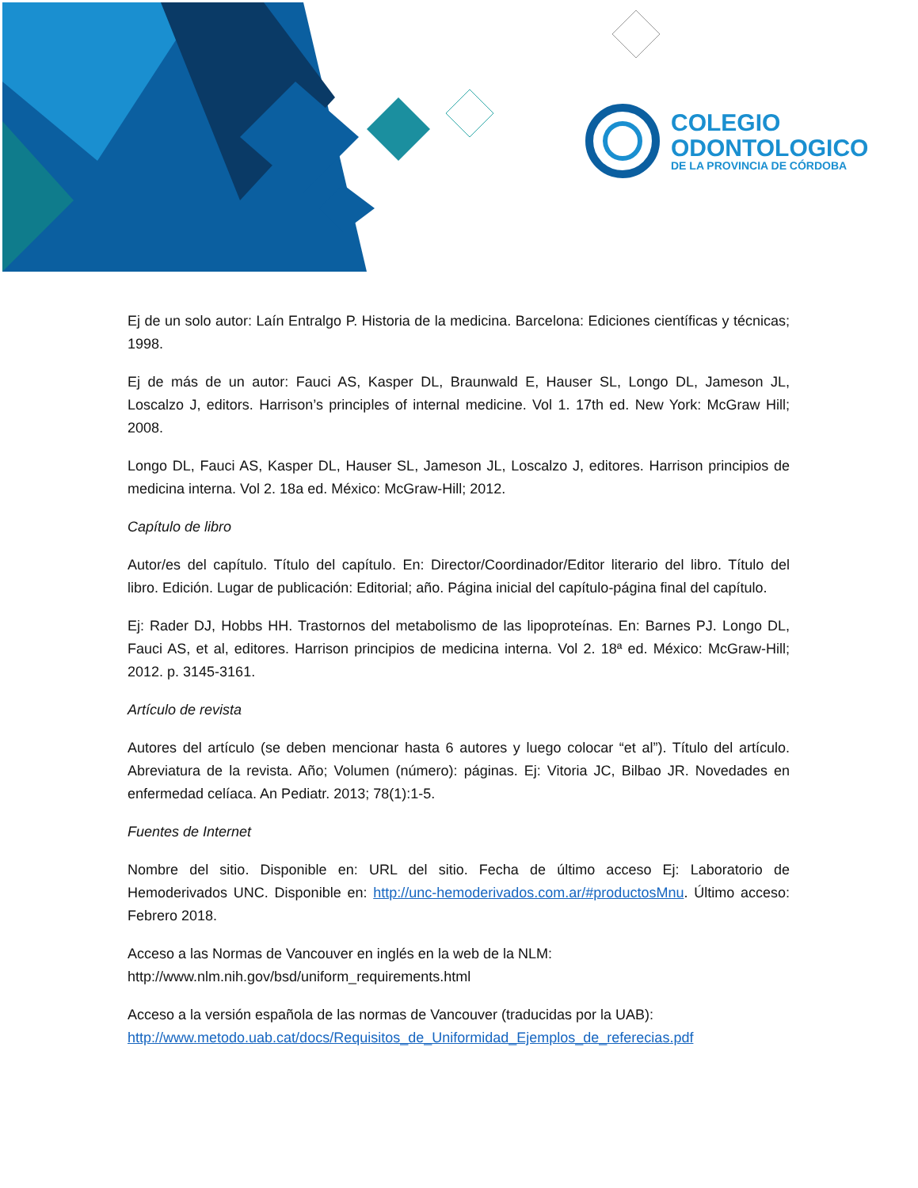COLEGIO
ODONTOLOGICO
DE LA PROVINCIA DE CÓRDOBA
Ej de un solo autor: Laín Entralgo P. Historia de la medicina. Barcelona: Ediciones científicas y técnicas; 1998.
Ej de más de un autor: Fauci AS, Kasper DL, Braunwald E, Hauser SL, Longo DL, Jameson JL, Loscalzo J, editors. Harrison’s principles of internal medicine. Vol 1. 17th ed. New York: McGraw Hill; 2008.
Longo DL, Fauci AS, Kasper DL, Hauser SL, Jameson JL, Loscalzo J, editores. Harrison principios de medicina interna. Vol 2. 18a ed. México: McGraw-Hill; 2012.
Capítulo de libro
Autor/es del capítulo. Título del capítulo. En: Director/Coordinador/Editor literario del libro. Título del libro. Edición. Lugar de publicación: Editorial; año. Página inicial del capítulo-página final del capítulo.
Ej: Rader DJ, Hobbs HH. Trastornos del metabolismo de las lipoproteínas. En: Barnes PJ. Longo DL, Fauci AS, et al, editores. Harrison principios de medicina interna. Vol 2. 18ª ed. México: McGraw-Hill; 2012. p. 3145-3161.
Artículo de revista
Autores del artículo (se deben mencionar hasta 6 autores y luego colocar “et al”). Título del artículo. Abreviatura de la revista. Año; Volumen (número): páginas. Ej: Vitoria JC, Bilbao JR. Novedades en enfermedad celíaca. An Pediatr. 2013; 78(1):1-5.
Fuentes de Internet
Nombre del sitio. Disponible en: URL del sitio. Fecha de último acceso Ej: Laboratorio de Hemoderivados UNC. Disponible en: http://unc-hemoderivados.com.ar/#productosMnu. Último acceso: Febrero 2018.
Acceso a las Normas de Vancouver en inglés en la web de la NLM:
http://www.nlm.nih.gov/bsd/uniform_requirements.html
Acceso a la versión española de las normas de Vancouver (traducidas por la UAB):
http://www.metodo.uab.cat/docs/Requisitos_de_Uniformidad_Ejemplos_de_referecias.pdf